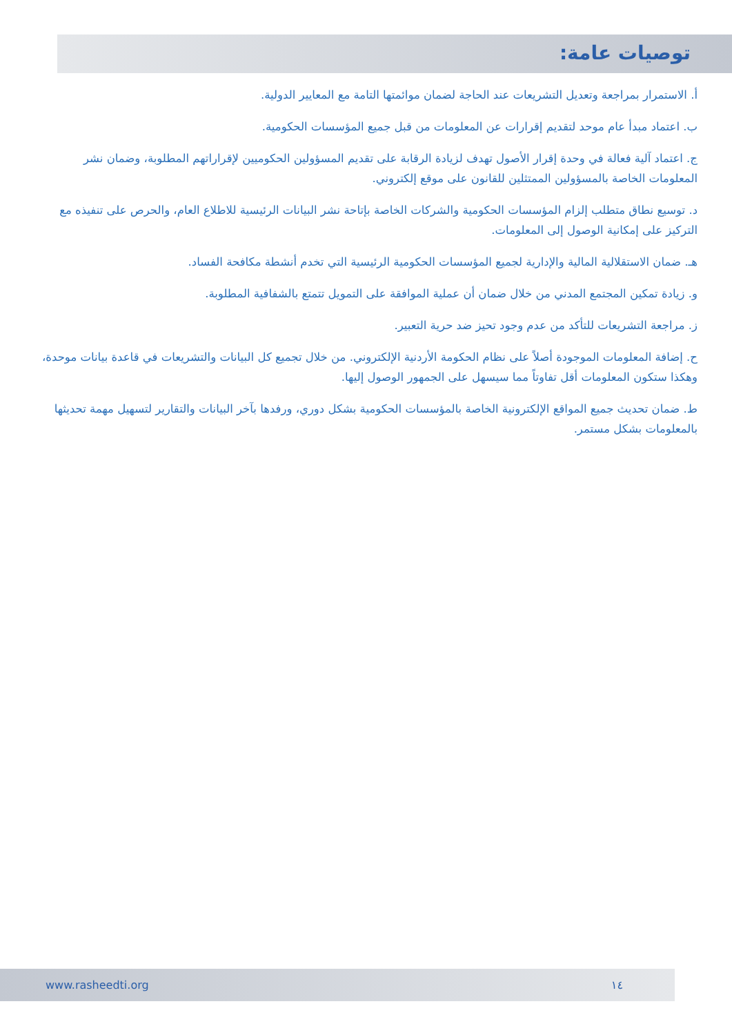توصيات عامة:
أ. الاستمرار بمراجعة وتعديل التشريعات عند الحاجة لضمان موائمتها التامة مع المعايير الدولية.
ب. اعتماد مبدأ عام موحد لتقديم إقرارات عن المعلومات من قبل جميع المؤسسات الحكومية.
ج. اعتماد آلية فعالة في وحدة إقرار الأصول تهدف لزيادة الرقابة على تقديم المسؤولين الحكوميين لإقراراتهم المطلوبة، وضمان نشر المعلومات الخاصة بالمسؤولين الممتثلين للقانون على موقع إلكتروني.
د. توسيع نطاق متطلب إلزام المؤسسات الحكومية والشركات الخاصة بإتاحة نشر البيانات الرئيسية للاطلاع العام، والحرص على تنفيذه مع التركيز على إمكانية الوصول إلى المعلومات.
هـ. ضمان الاستقلالية المالية والإدارية لجميع المؤسسات الحكومية الرئيسية التي تخدم أنشطة مكافحة الفساد.
و. زيادة تمكين المجتمع المدني من خلال ضمان أن عملية الموافقة على التمويل تتمتع بالشفافية المطلوبة.
ز. مراجعة التشريعات للتأكد من عدم وجود تحيز ضد حرية التعبير.
ح. إضافة المعلومات الموجودة أصلاً على نظام الحكومة الأردنية الإلكتروني. من خلال تجميع كل البيانات والتشريعات في قاعدة بيانات موحدة، وهكذا ستكون المعلومات أقل تفاوتاً مما سيسهل على الجمهور الوصول إليها.
ط. ضمان تحديث جميع المواقع الإلكترونية الخاصة بالمؤسسات الحكومية بشكل دوري، ورفدها بآخر البيانات والتقارير لتسهيل مهمة تحديثها بالمعلومات بشكل مستمر.
www.rasheedti.org ١٤